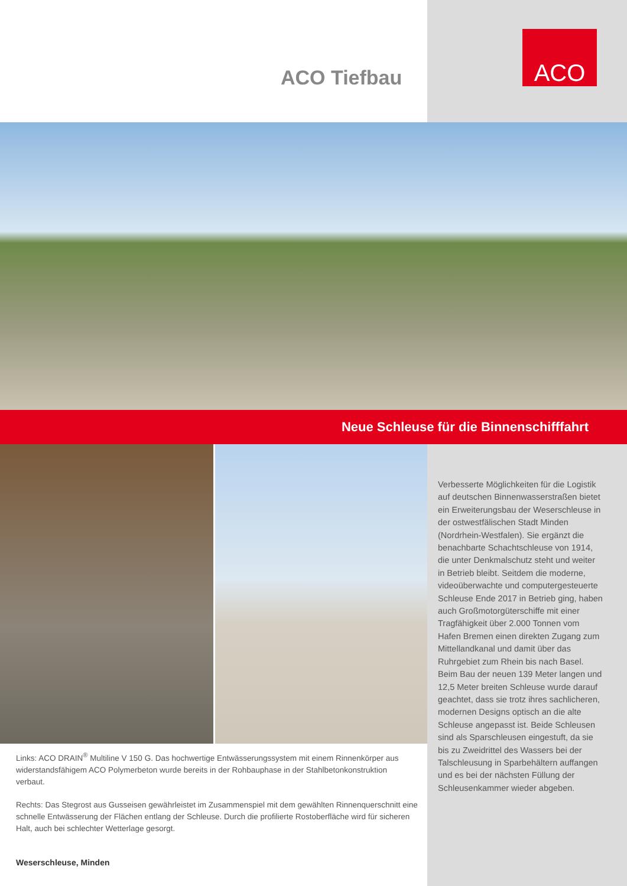ACO Tiefbau
ACO
Neue Schleuse für die Binnenschifffahrt
Links: ACO DRAIN<sup>®</sup> Multiline V 150 G. Das hochwertige Entwässerungssystem mit einem Rinnenkörper aus widerstandsfähigem ACO Polymerbeton wurde bereits in der Rohbauphase in der Stahlbetonkonstruktion verbaut.
Rechts: Das Stegrost aus Gusseisen gewährleistet im Zusammenspiel mit dem gewählten Rinnenquerschnitt eine schnelle Entwässerung der Flächen entlang der Schleuse. Durch die profilierte Rostoberfläche wird für sicheren Halt, auch bei schlechter Wetterlage gesorgt.
Verbesserte Möglichkeiten für die Logistik auf deutschen Binnenwasserstraßen bietet ein Erweiterungsbau der Weserschleuse in der ostwestfälischen Stadt Minden (Nordrhein-Westfalen). Sie ergänzt die benachbarte Schachtschleuse von 1914, die unter Denkmalschutz steht und weiter in Betrieb bleibt. Seitdem die moderne, videoüberwachte und computergesteuerte Schleuse Ende 2017 in Betrieb ging, haben auch Großmotorgüterschiffe mit einer Tragfähigkeit über 2.000 Tonnen vom Hafen Bremen einen direkten Zugang zum Mittellandkanal und damit über das Ruhrgebiet zum Rhein bis nach Basel.
Beim Bau der neuen 139 Meter langen und 12,5 Meter breiten Schleuse wurde darauf geachtet, dass sie trotz ihres sachlicheren, modernen Designs optisch an die alte Schleuse angepasst ist. Beide Schleusen sind als Sparschleusen eingestuft, da sie bis zu Zweidrittel des Wassers bei der Talschleusung in Sparbehältern auffangen und es bei der nächsten Füllung der Schleusenkammer wieder abgeben.
Weserschleuse, Minden